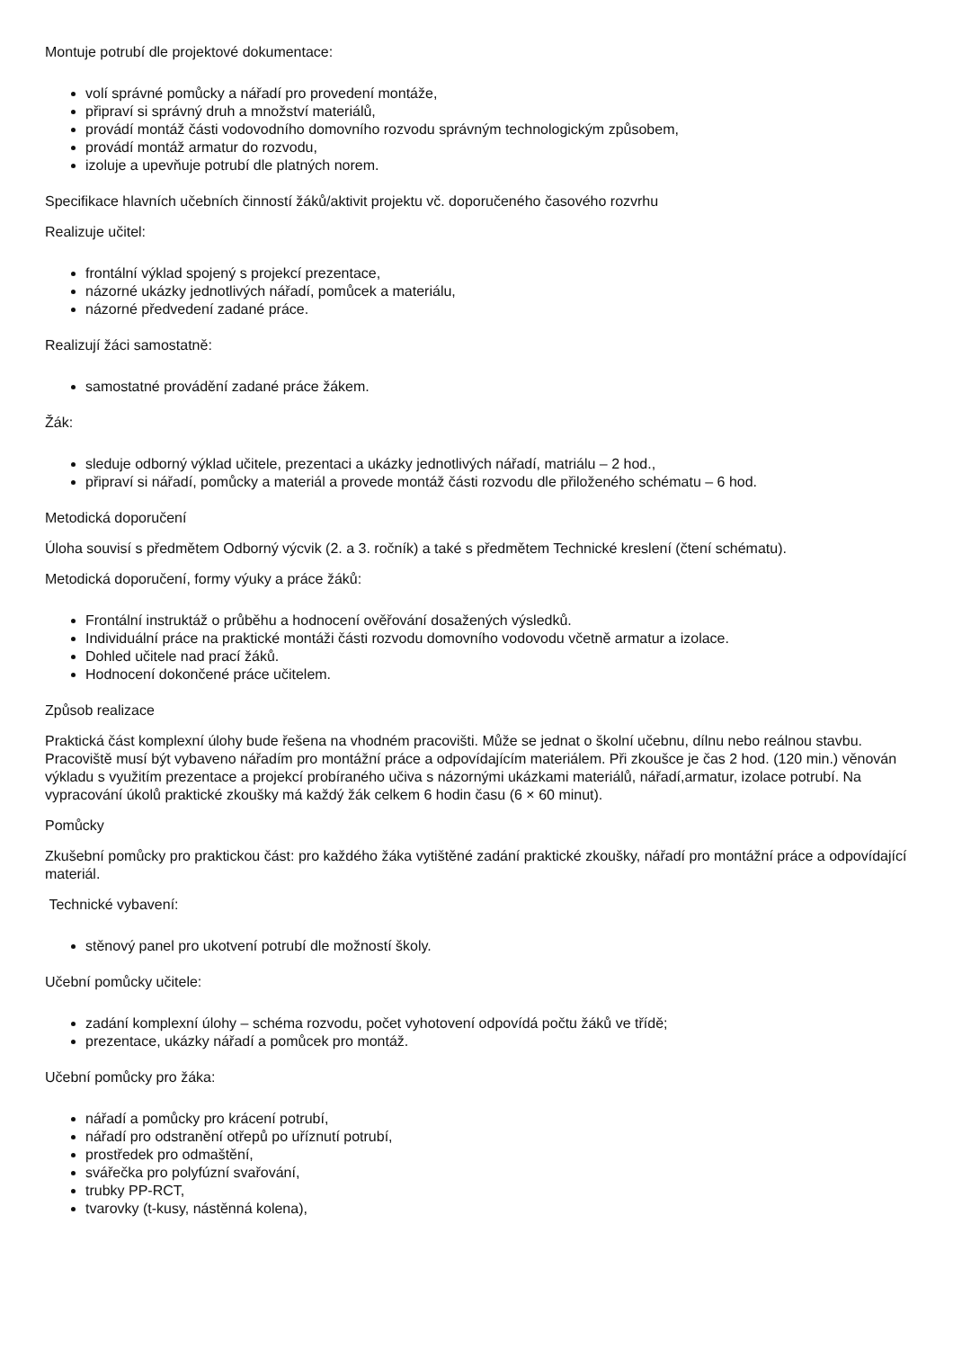Montuje potrubí dle projektové dokumentace:
volí správné pomůcky a nářadí pro provedení montáže,
připraví si správný druh a množství materiálů,
provádí montáž části vodovodního domovního rozvodu správným technologickým způsobem,
provádí montáž armatur do rozvodu,
izoluje a upevňuje potrubí dle platných norem.
Specifikace hlavních učebních činností žáků/aktivit projektu vč. doporučeného časového rozvrhu
Realizuje učitel:
frontální výklad spojený s projekcí prezentace,
názorné ukázky jednotlivých nářadí, pomůcek a materiálu,
názorné předvedení zadané práce.
Realizují žáci samostatně:
samostatné provádění zadané práce žákem.
Žák:
sleduje odborný výklad učitele, prezentaci a ukázky jednotlivých nářadí, matriálu – 2 hod.,
připraví si nářadí, pomůcky a materiál a provede montáž části rozvodu dle přiloženého schématu – 6 hod.
Metodická doporučení
Úloha souvisí s předmětem Odborný výcvik (2. a 3. ročník) a také s předmětem Technické kreslení (čtení schématu).
Metodická doporučení, formy výuky a práce žáků:
Frontální instruktáž o průběhu a hodnocení ověřování dosažených výsledků.
Individuální práce na praktické montáži části rozvodu domovního vodovodu včetně armatur a izolace.
Dohled učitele nad prací žáků.
Hodnocení dokončené práce učitelem.
Způsob realizace
Praktická část komplexní úlohy bude řešena na vhodném pracovišti. Může se jednat o školní učebnu, dílnu nebo reálnou stavbu. Pracoviště musí být vybaveno nářadím pro montážní práce a odpovídajícím materiálem. Při zkoušce je čas 2 hod. (120 min.) věnován výkladu s využitím prezentace a projekcí probíraného učiva s názornými ukázkami materiálů, nářadí,armatur, izolace potrubí. Na vypracování úkolů praktické zkoušky má každý žák celkem 6 hodin času (6 × 60 minut).
Pomůcky
Zkušební pomůcky pro praktickou část: pro každého žáka vytištěné zadání praktické zkoušky, nářadí pro montážní práce a odpovídající materiál.
Technické vybavení:
stěnový panel pro ukotvení potrubí dle možností školy.
Učební pomůcky učitele:
zadání komplexní úlohy – schéma rozvodu, počet vyhotovení odpovídá počtu žáků ve třídě;
prezentace, ukázky nářadí a pomůcek pro montáž.
Učební pomůcky pro žáka:
nářadí a pomůcky pro krácení potrubí,
nářadí pro odstranění otřepů po uříznutí potrubí,
prostředek pro odmaštění,
svářečka pro polyfúzní svařování,
trubky PP-RCT,
tvarovky (t-kusy, nástěnná kolena),